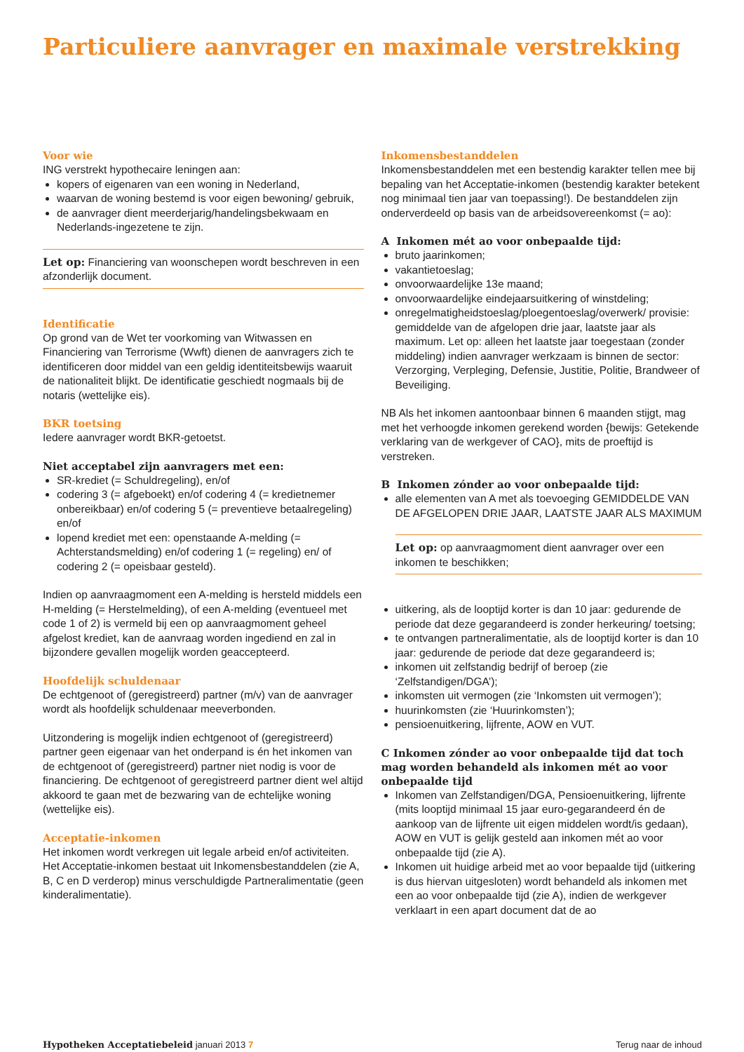Particuliere aanvrager en maximale verstrekking
Voor wie
ING verstrekt hypothecaire leningen aan:
kopers of eigenaren van een woning in Nederland,
waarvan de woning bestemd is voor eigen bewoning/ gebruik,
de aanvrager dient meerderjarig/handelingsbekwaam en Nederlands-ingezetene te zijn.
Let op: Financiering van woonschepen wordt beschreven in een afzonderlijk document.
Identificatie
Op grond van de Wet ter voorkoming van Witwassen en Financiering van Terrorisme (Wwft) dienen de aanvragers zich te identificeren door middel van een geldig identiteitsbewijs waaruit de nationaliteit blijkt. De identificatie geschiedt nogmaals bij de notaris (wettelijke eis).
BKR toetsing
Iedere aanvrager wordt BKR-getoetst.
Niet acceptabel zijn aanvragers met een:
SR-krediet (= Schuldregeling), en/of
codering 3 (= afgeboekt) en/of codering 4 (= kredietnemer onbereikbaar) en/of codering 5 (= preventieve betaalregeling) en/of
lopend krediet met een: openstaande A-melding (= Achterstandsmelding) en/of codering 1 (= regeling) en/ of codering 2 (= opeisbaar gesteld).
Indien op aanvraagmoment een A-melding is hersteld middels een H-melding (= Herstelmelding), of een A-melding (eventueel met code 1 of 2) is vermeld bij een op aanvraagmoment geheel afgelost krediet, kan de aanvraag worden ingediend en zal in bijzondere gevallen mogelijk worden geaccepteerd.
Hoofdelijk schuldenaar
De echtgenoot of (geregistreerd) partner (m/v) van de aanvrager wordt als hoofdelijk schuldenaar meeverbonden.
Uitzondering is mogelijk indien echtgenoot of (geregistreerd) partner geen eigenaar van het onderpand is én het inkomen van de echtgenoot of (geregistreerd) partner niet nodig is voor de financiering. De echtgenoot of geregistreerd partner dient wel altijd akkoord te gaan met de bezwaring van de echtelijke woning (wettelijke eis).
Acceptatie-inkomen
Het inkomen wordt verkregen uit legale arbeid en/of activiteiten.
Het Acceptatie-inkomen bestaat uit Inkomensbestanddelen (zie A, B, C en D verderop) minus verschuldigde Partneralimentatie (geen kinderalimentatie).
Inkomensbestanddelen
Inkomensbestanddelen met een bestendig karakter tellen mee bij bepaling van het Acceptatie-inkomen (bestendig karakter betekent nog minimaal tien jaar van toepassing!). De bestanddelen zijn onderverdeeld op basis van de arbeidsovereenkomst (= ao):
A Inkomen mét ao voor onbepaalde tijd:
bruto jaarinkomen;
vakantietoeslag;
onvoorwaardelijke 13e maand;
onvoorwaardelijke eindejaarsuitkering of winstdeling;
onregelmatigheidstoeslag/ploegentoeslag/overwerk/ provisie: gemiddelde van de afgelopen drie jaar, laatste jaar als maximum. Let op: alleen het laatste jaar toegestaan (zonder middeling) indien aanvrager werkzaam is binnen de sector: Verzorging, Verpleging, Defensie, Justitie, Politie, Brandweer of Beveiliging.
NB Als het inkomen aantoonbaar binnen 6 maanden stijgt, mag met het verhoogde inkomen gerekend worden {bewijs: Getekende verklaring van de werkgever of CAO}, mits de proeftijd is verstreken.
B Inkomen zónder ao voor onbepaalde tijd:
alle elementen van A met als toevoeging GEMIDDELDE VAN DE AFGELOPEN DRIE JAAR, LAATSTE JAAR ALS MAXIMUM
Let op: op aanvraagmoment dient aanvrager over een inkomen te beschikken;
uitkering, als de looptijd korter is dan 10 jaar: gedurende de periode dat deze gegarandeerd is zonder herkeuring/ toetsing;
te ontvangen partneralimentatie, als de looptijd korter is dan 10 jaar: gedurende de periode dat deze gegarandeerd is;
inkomen uit zelfstandig bedrijf of beroep (zie ‘Zelfstandigen/DGA’);
inkomsten uit vermogen (zie ‘Inkomsten uit vermogen’);
huurinkomsten (zie ‘Huurinkomsten’);
pensioenuitkering, lijfrente, AOW en VUT.
C Inkomen zónder ao voor onbepaalde tijd dat toch mag worden behandeld als inkomen mét ao voor onbepaalde tijd
Inkomen van Zelfstandigen/DGA, Pensioenuitkering, lijfrente (mits looptijd minimaal 15 jaar euro-gegarandeerd én de aankoop van de lijfrente uit eigen middelen wordt/is gedaan), AOW en VUT is gelijk gesteld aan inkomen mét ao voor onbepaalde tijd (zie A).
Inkomen uit huidige arbeid met ao voor bepaalde tijd (uitkering is dus hiervan uitgesloten) wordt behandeld als inkomen met een ao voor onbepaalde tijd (zie A), indien de werkgever verklaart in een apart document dat de ao
Hypotheken Acceptatiebeleid januari 2013 7 Terug naar de inhoud